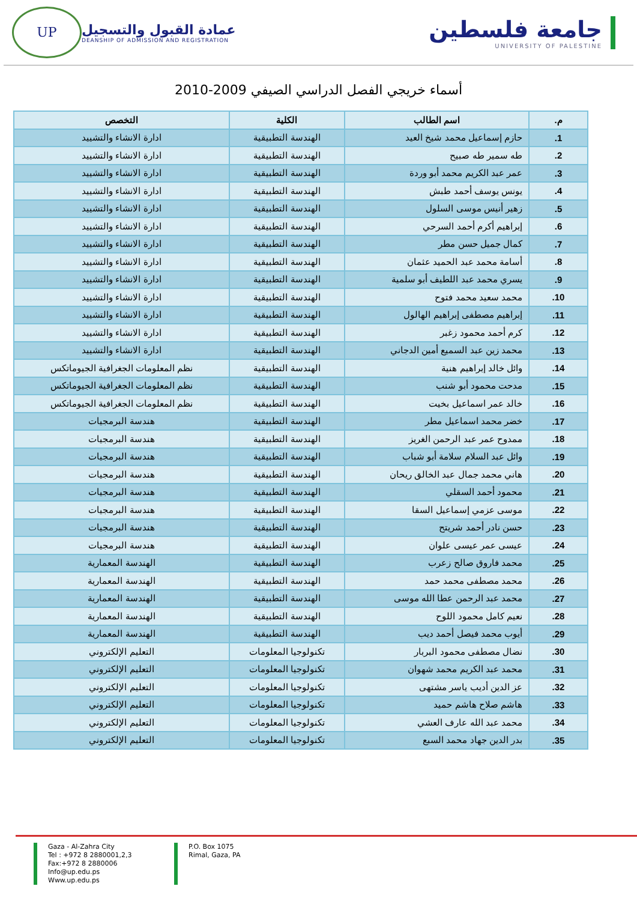UP
عمادة القبول والتسجيل
DEANSHIP OF ADMISSION AND REGISTRATION
جامعة فلسطين
UNIVERSITY OF PALESTINE
أسماء خريجي الفصل الدراسي الصيفي 2009-2010
| م. | اسم الطالب | الكلية | التخصص |
| --- | --- | --- | --- |
| 1. | حازم إسماعيل محمد شيخ العيد | الهندسة التطبيقية | ادارة الانشاء والتشييد |
| 2. | طه سمير طه صبيح | الهندسة التطبيقية | ادارة الانشاء والتشييد |
| 3. | عمر عبد الكريم محمد أبو وردة | الهندسة التطبيقية | ادارة الانشاء والتشييد |
| 4. | يونس يوسف أحمد طبش | الهندسة التطبيقية | ادارة الانشاء والتشييد |
| 5. | زهير أنيس موسى السلول | الهندسة التطبيقية | ادارة الانشاء والتشييد |
| 6. | إبراهيم أكرم أحمد السرحي | الهندسة التطبيقية | ادارة الانشاء والتشييد |
| 7. | كمال جميل حسن مطر | الهندسة التطبيقية | ادارة الانشاء والتشييد |
| 8. | أسامة محمد عبد الحميد عثمان | الهندسة التطبيقية | ادارة الانشاء والتشييد |
| 9. | يسري محمد عبد اللطيف أبو سلمية | الهندسة التطبيقية | ادارة الانشاء والتشييد |
| 10. | محمد سعيد محمد فتوح | الهندسة التطبيقية | ادارة الانشاء والتشييد |
| 11. | إبراهيم مصطفى إبراهيم الهالول | الهندسة التطبيقية | ادارة الانشاء والتشييد |
| 12. | كرم أحمد محمود زغبر | الهندسة التطبيقية | ادارة الانشاء والتشييد |
| 13. | محمد زين عبد السميع أمين الدجاني | الهندسة التطبيقية | ادارة الانشاء والتشييد |
| 14. | وائل خالد إبراهيم هنية | الهندسة التطبيقية | نظم المعلومات الجغرافية الجيوماتكس |
| 15. | مدحت محمود أبو شنب | الهندسة التطبيقية | نظم المعلومات الجغرافية الجيوماتكس |
| 16. | خالد عمر اسماعيل بخيت | الهندسة التطبيقية | نظم المعلومات الجغرافية الجيوماتكس |
| 17. | خضر محمد اسماعيل مطر | الهندسة التطبيقية | هندسة البرمجيات |
| 18. | ممدوح عمر عبد الرحمن الغريز | الهندسة التطبيقية | هندسة البرمجيات |
| 19. | وائل عبد السلام سلامة أبو شباب | الهندسة التطبيقية | هندسة البرمجيات |
| 20. | هاني محمد جمال عبد الخالق ريحان | الهندسة التطبيقية | هندسة البرمجيات |
| 21. | محمود أحمد السقلي | الهندسة التطبيقية | هندسة البرمجيات |
| 22. | موسى عزمي إسماعيل السقا | الهندسة التطبيقية | هندسة البرمجيات |
| 23. | حسن نادر أحمد شريتح | الهندسة التطبيقية | هندسة البرمجيات |
| 24. | عيسى عمر عيسى علوان | الهندسة التطبيقية | هندسة البرمجيات |
| 25. | محمد فاروق صالح زعرب | الهندسة التطبيقية | الهندسة المعمارية |
| 26. | محمد مصطفى محمد حمد | الهندسة التطبيقية | الهندسة المعمارية |
| 27. | محمد عبد الرحمن عطا الله موسى | الهندسة التطبيقية | الهندسة المعمارية |
| 28. | نعيم كامل محمود اللوح | الهندسة التطبيقية | الهندسة المعمارية |
| 29. | أيوب محمد فيصل أحمد ديب | الهندسة التطبيقية | الهندسة المعمارية |
| 30. | نضال مصطفى محمود البربار | تكنولوجيا المعلومات | التعليم الإلكتروني |
| 31. | محمد عبد الكريم محمد شهوان | تكنولوجيا المعلومات | التعليم الإلكتروني |
| 32. | عز الدين أديب ياسر مشتهى | تكنولوجيا المعلومات | التعليم الإلكتروني |
| 33. | هاشم صلاح هاشم حميد | تكنولوجيا المعلومات | التعليم الإلكتروني |
| 34. | محمد عبد الله عارف العشي | تكنولوجيا المعلومات | التعليم الإلكتروني |
| 35. | بدر الدين جهاد محمد السبع | تكنولوجيا المعلومات | التعليم الإلكتروني |
Gaza - Al-Zahra City
Tel : +972 8 2880001,2,3
Fax:+972 8 2880006
Info@up.edu.ps
Www.up.edu.ps
P.O. Box 1075
Rimal, Gaza, PA